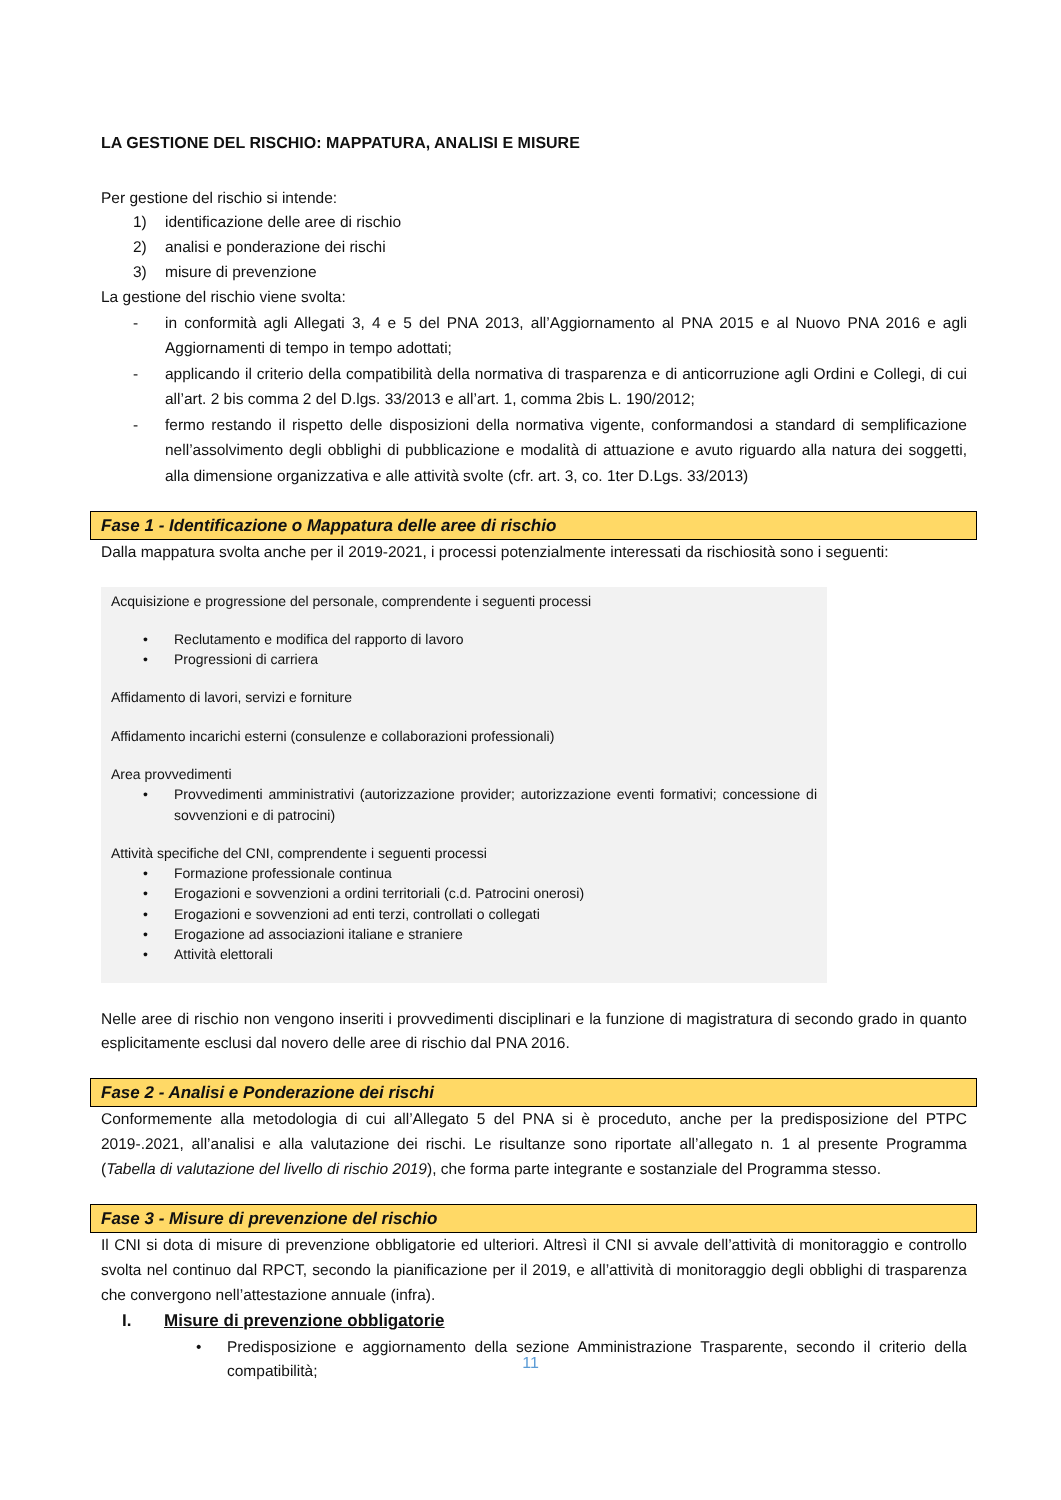LA GESTIONE DEL RISCHIO: MAPPATURA, ANALISI E MISURE
Per gestione del rischio si intende:
1) identificazione delle aree di rischio
2) analisi e ponderazione dei rischi
3) misure di prevenzione
La gestione del rischio viene svolta:
- in conformità agli Allegati 3, 4 e 5 del PNA 2013, all’Aggiornamento al PNA 2015 e al Nuovo PNA 2016 e agli Aggiornamenti di tempo in tempo adottati;
- applicando il criterio della compatibilità della normativa di trasparenza e di anticorruzione agli Ordini e Collegi, di cui all’art. 2 bis comma 2 del D.lgs. 33/2013 e all’art. 1, comma 2bis L. 190/2012;
- fermo restando il rispetto delle disposizioni della normativa vigente, conformandosi a standard di semplificazione nell’assolvimento degli obblighi di pubblicazione e modalità di attuazione e avuto riguardo alla natura dei soggetti, alla dimensione organizzativa e alle attività svolte (cfr. art. 3, co. 1ter D.Lgs. 33/2013)
Fase 1 - Identificazione o Mappatura delle aree di rischio
Dalla mappatura svolta anche per il 2019-2021, i processi potenzialmente interessati da rischiosità sono i seguenti:
Acquisizione e progressione del personale, comprendente i seguenti processi
• Reclutamento e modifica del rapporto di lavoro
• Progressioni di carriera
Affidamento di lavori, servizi e forniture
Affidamento incarichi esterni (consulenze e collaborazioni professionali)
Area provvedimenti
• Provvedimenti amministrativi (autorizzazione provider; autorizzazione eventi formativi; concessione di sovvenzioni e di patrocini)
Attività specifiche del CNI, comprendente i seguenti processi
• Formazione professionale continua
• Erogazioni e sovvenzioni a ordini territoriali (c.d. Patrocini onerosi)
• Erogazioni e sovvenzioni ad enti terzi, controllati o collegati
• Erogazione ad associazioni italiane e straniere
• Attività elettorali
Nelle aree di rischio non vengono inseriti i provvedimenti disciplinari e la funzione di magistratura di secondo grado in quanto esplicitamente esclusi dal novero delle aree di rischio dal PNA 2016.
Fase 2 - Analisi e Ponderazione dei rischi
Conformemente alla metodologia di cui all’Allegato 5 del PNA si è proceduto, anche per la predisposizione del PTPC 2019-.2021, all’analisi e alla valutazione dei rischi. Le risultanze sono riportate all’allegato n. 1 al presente Programma (Tabella di valutazione del livello di rischio 2019), che forma parte integrante e sostanziale del Programma stesso.
Fase 3 - Misure di prevenzione del rischio
Il CNI si dota di misure di prevenzione obbligatorie ed ulteriori. Altresì il CNI si avvale dell’attività di monitoraggio e controllo svolta nel continuo dal RPCT, secondo la pianificazione per il 2019, e all’attività di monitoraggio degli obblighi di trasparenza che convergono nell’attestazione annuale (infra).
I. Misure di prevenzione obbligatorie
• Predisposizione e aggiornamento della sezione Amministrazione Trasparente, secondo il criterio della compatibilità;
11